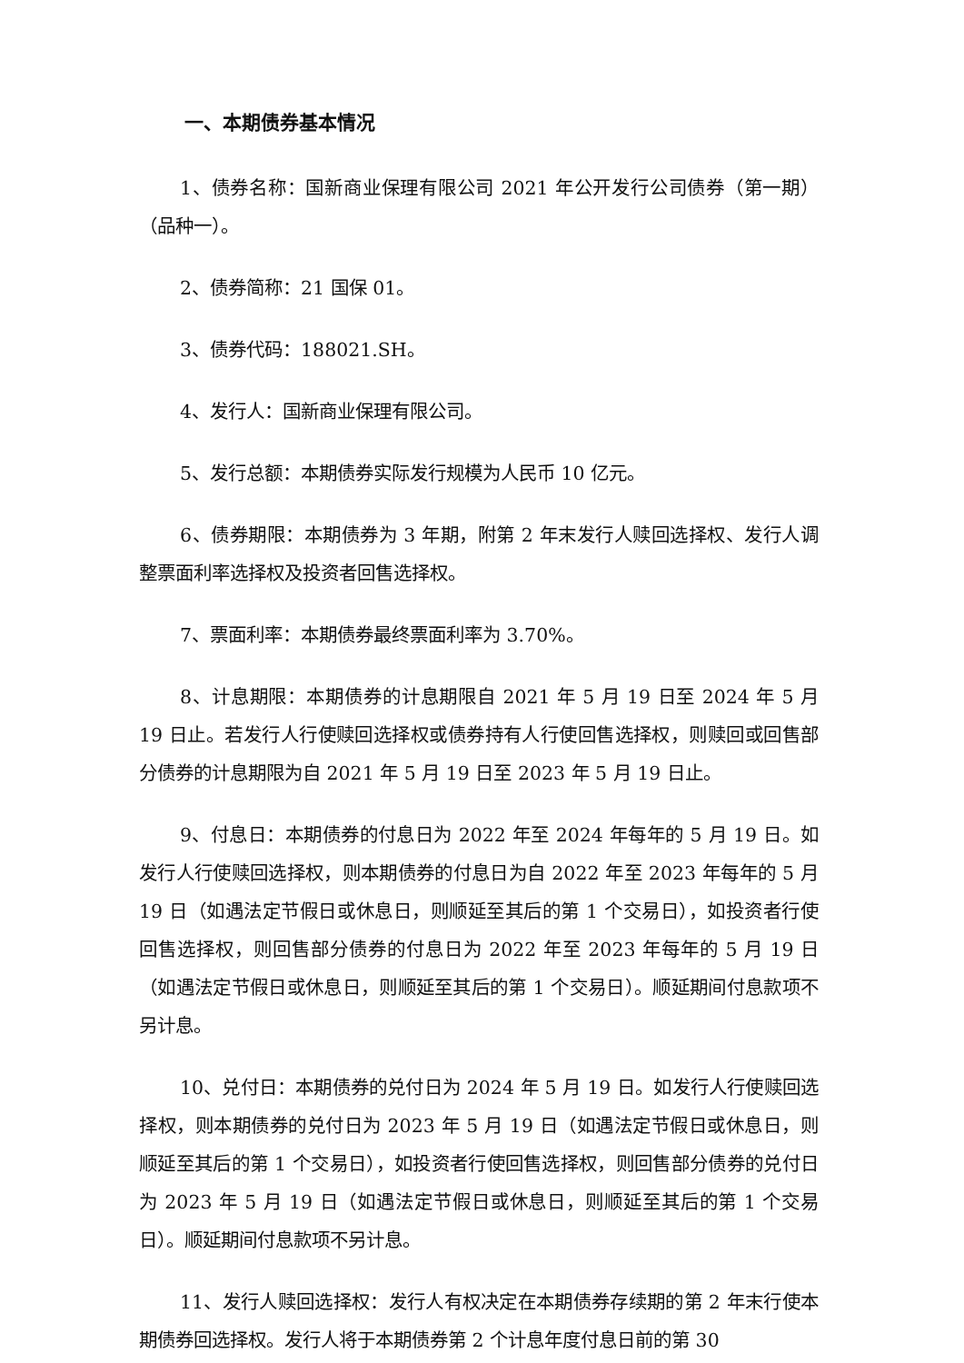一、本期债券基本情况
1、债券名称：国新商业保理有限公司 2021 年公开发行公司债券（第一期）（品种一）。
2、债券简称：21 国保 01。
3、债券代码：188021.SH。
4、发行人：国新商业保理有限公司。
5、发行总额：本期债券实际发行规模为人民币 10 亿元。
6、债券期限：本期债券为 3 年期，附第 2 年末发行人赎回选择权、发行人调整票面利率选择权及投资者回售选择权。
7、票面利率：本期债券最终票面利率为 3.70%。
8、计息期限：本期债券的计息期限自 2021 年 5 月 19 日至 2024 年 5 月 19 日止。若发行人行使赎回选择权或债券持有人行使回售选择权，则赎回或回售部分债券的计息期限为自 2021 年 5 月 19 日至 2023 年 5 月 19 日止。
9、付息日：本期债券的付息日为 2022 年至 2024 年每年的 5 月 19 日。如发行人行使赎回选择权，则本期债券的付息日为自 2022 年至 2023 年每年的 5 月 19 日（如遇法定节假日或休息日，则顺延至其后的第 1 个交易日），如投资者行使回售选择权，则回售部分债券的付息日为 2022 年至 2023 年每年的 5 月 19 日（如遇法定节假日或休息日，则顺延至其后的第 1 个交易日）。顺延期间付息款项不另计息。
10、兑付日：本期债券的兑付日为 2024 年 5 月 19 日。如发行人行使赎回选择权，则本期债券的兑付日为 2023 年 5 月 19 日（如遇法定节假日或休息日，则顺延至其后的第 1 个交易日），如投资者行使回售选择权，则回售部分债券的兑付日为 2023 年 5 月 19 日（如遇法定节假日或休息日，则顺延至其后的第 1 个交易日）。顺延期间付息款项不另计息。
11、发行人赎回选择权：发行人有权决定在本期债券存续期的第 2 年末行使本期债券回选择权。发行人将于本期债券第 2 个计息年度付息日前的第 30